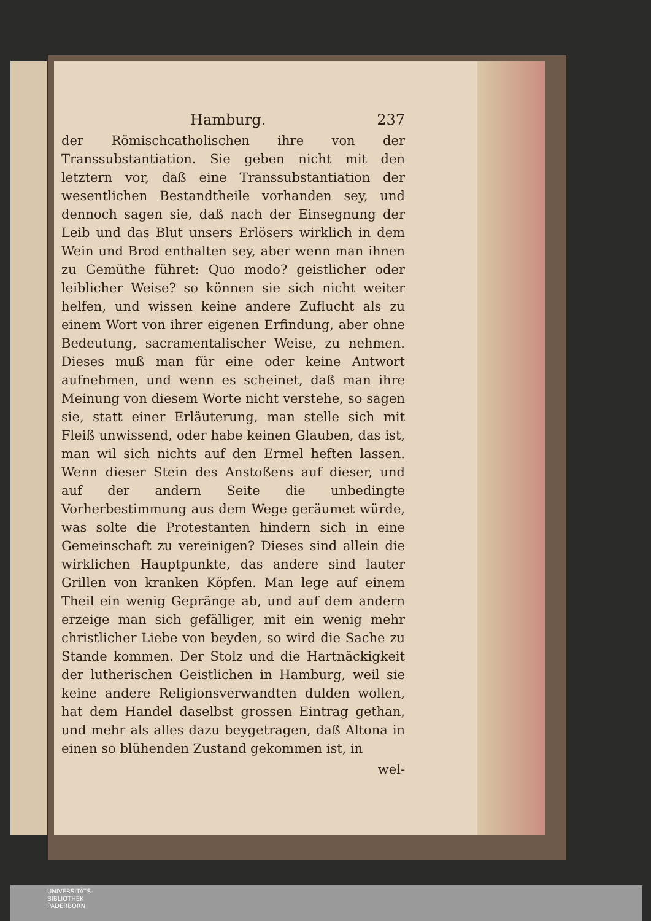Hamburg. 237
der Römischcatholischen ihre von der Transsubstantiation. Sie geben nicht mit den letztern vor, daß eine Transsubstantiation der wesentlichen Bestandtheile vorhanden sey, und dennoch sagen sie, daß nach der Einsegnung der Leib und das Blut unsers Erlösers wirklich in dem Wein und Brod enthalten sey, aber wenn man ihnen zu Gemüthe führet: Quo modo? geistlicher oder leiblicher Weise? so können sie sich nicht weiter helfen, und wissen keine andere Zuflucht als zu einem Wort von ihrer eigenen Erfindung, aber ohne Bedeutung, sacramentalischer Weise, zu nehmen. Dieses muß man für eine oder keine Antwort aufnehmen, und wenn es scheinet, daß man ihre Meinung von diesem Worte nicht verstehe, so sagen sie, statt einer Erläuterung, man stelle sich mit Fleiß unwissend, oder habe keinen Glauben, das ist, man wil sich nichts auf den Ermel heften lassen. Wenn dieser Stein des Anstoßens auf dieser, und auf der andern Seite die unbedingte Vorherbestimmung aus dem Wege geräumet würde, was solte die Protestanten hindern sich in eine Gemeinschaft zu vereinigen? Dieses sind allein die wirklichen Hauptpunkte, das andere sind lauter Grillen von kranken Köpfen. Man lege auf einem Theil ein wenig Gepränge ab, und auf dem andern erzeige man sich gefälliger, mit ein wenig mehr christlicher Liebe von beyden, so wird die Sache zu Stande kommen. Der Stolz und die Hartnäckigkeit der lutherischen Geistlichen in Hamburg, weil sie keine andere Religionsverwandten dulden wollen, hat dem Handel daselbst grossen Eintrag gethan, und mehr als alles dazu beygetragen, daß Altona in einen so blühenden Zustand gekommen ist, in
wel-
UNIVERSITÄTS-
BIBLIOTHEK
PADERBORN